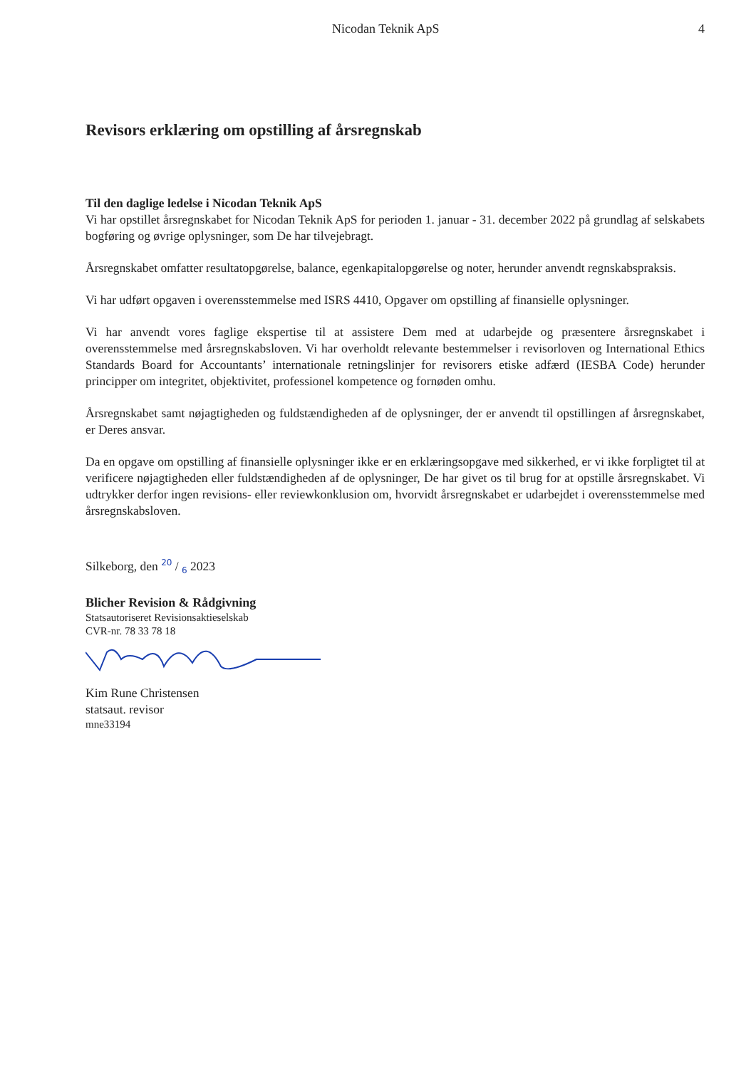Nicodan Teknik ApS 4
Revisors erklæring om opstilling af årsregnskab
Til den daglige ledelse i Nicodan Teknik ApS
Vi har opstillet årsregnskabet for Nicodan Teknik ApS for perioden 1. januar - 31. december 2022 på grundlag af selskabets bogføring og øvrige oplysninger, som De har tilvejebragt.
Årsregnskabet omfatter resultatopgørelse, balance, egenkapitalopgørelse og noter, herunder anvendt regnskabspraksis.
Vi har udført opgaven i overensstemmelse med ISRS 4410, Opgaver om opstilling af finansielle oplysninger.
Vi har anvendt vores faglige ekspertise til at assistere Dem med at udarbejde og præsentere årsregnskabet i overensstemmelse med årsregnskabsloven. Vi har overholdt relevante bestemmelser i revisorloven og International Ethics Standards Board for Accountants’ internationale retningslinjer for revisorers etiske adfærd (IESBA Code) herunder principper om integritet, objektivitet, professionel kompetence og fornøden omhu.
Årsregnskabet samt nøjagtigheden og fuldstændigheden af de oplysninger, der er anvendt til opstillingen af årsregnskabet, er Deres ansvar.
Da en opgave om opstilling af finansielle oplysninger ikke er en erklæringsopgave med sikkerhed, er vi ikke forpligtet til at verificere nøjagtigheden eller fuldstændigheden af de oplysninger, De har givet os til brug for at opstille årsregnskabet. Vi udtrykker derfor ingen revisions- eller reviewkonklusion om, hvorvidt årsregnskabet er udarbejdet i overensstemmelse med årsregnskabsloven.
Silkeborg, den 20 / 6 2023
Blicher Revision & Rådgivning
Statsautoriseret Revisionsaktieselskab
CVR-nr. 78 33 78 18
Kim Rune Christensen
statsaut. revisor
mne33194